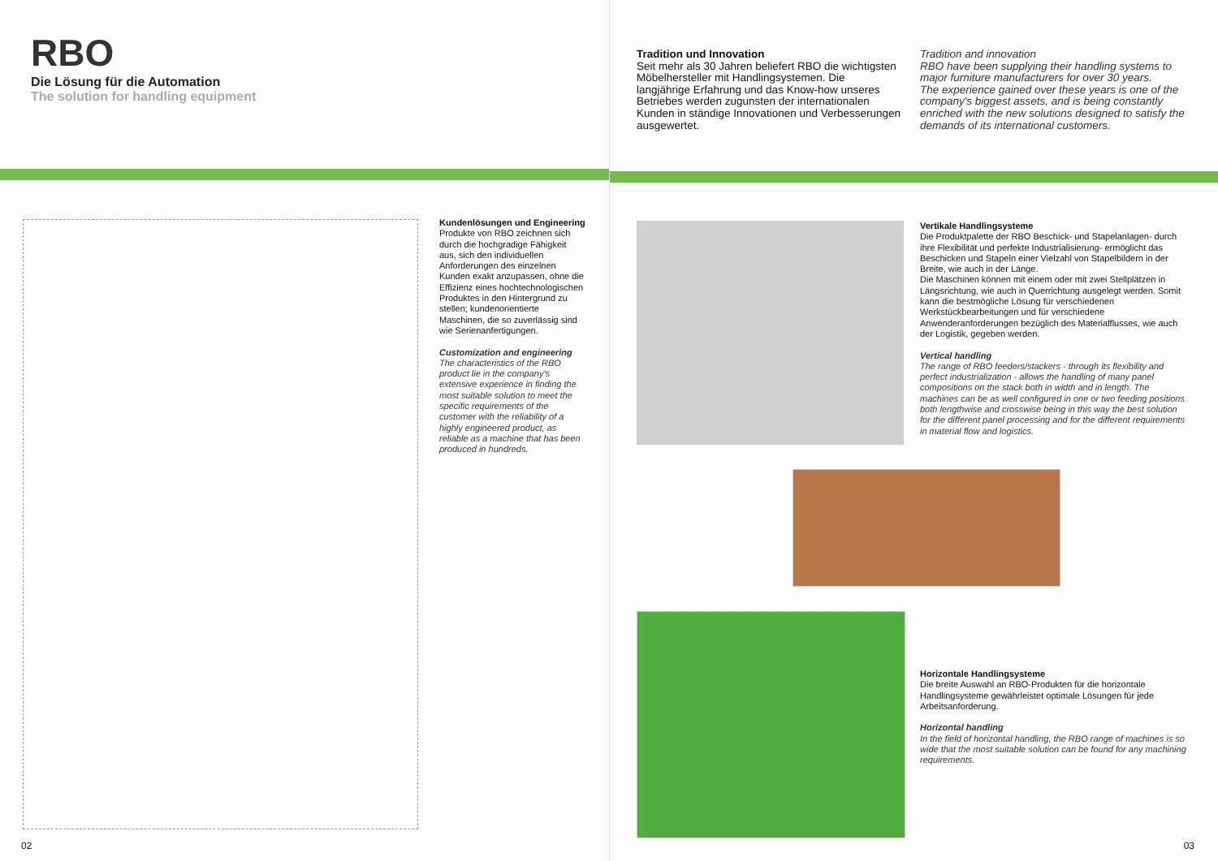RBO
Die Lösung für die Automation
The solution for handling equipment
Kundenlösungen und Engineering
Produkte von RBO zeichnen sich durch die hochgradige Fähigkeit aus, sich den individuellen Anforderungen des einzelnen Kunden exakt anzupassen, ohne die Effizienz eines hochtechnologischen Produktes in den Hintergrund zu stellen; kundenorientierte Maschinen, die so zuverlässig sind wie Serienanfertigungen.
Customization and engineering
The characteristics of the RBO product lie in the company's extensive experience in finding the most suitable solution to meet the specific requirements of the customer with the reliability of a highly engineered product, as reliable as a machine that has been produced in hundreds.
02
Tradition und Innovation
Seit mehr als 30 Jahren beliefert RBO die wichtigsten Möbelhersteller mit Handlingsystemen. Die langjährige Erfahrung und das Know-how unseres Betriebes werden zugunsten der internationalen Kunden in ständige Innovationen und Verbesserungen ausgewertet.
Tradition and innovation
RBO have been supplying their handling systems to major furniture manufacturers for over 30 years.
The experience gained over these years is one of the company's biggest assets, and is being constantly enriched with the new solutions designed to satisfy the demands of its international customers.
Vertikale Handlingsysteme
Die Produktpalette der RBO Beschick- und Stapelanlagen- durch ihre Flexibilität und perfekte Industrialisierung- ermöglicht das Beschicken und Stapeln einer Vielzahl von Stapelbildern in der Breite, wie auch in der Länge.
Die Maschinen können mit einem oder mit zwei Stellplätzen in Längsrichtung, wie auch in Querrichtung ausgelegt werden. Somit kann die bestmögliche Lösung für verschiedenen Werkstückbearbeitungen und für verschiedene Anwenderanforderungen bezüglich des Materialflusses, wie auch der Logistik, gegeben werden.
Vertical handling
The range of RBO feeders/stackers - through its flexibility and perfect industrialization - allows the handling of many panel compositions on the stack both in width and in length. The machines can be as well configured in one or two feeding positions both lengthwise and crosswise being in this way the best solution for the different panel processing and for the different requirements in material flow and logistics.
Horizontale Handlingsysteme
Die breite Auswahl an RBO-Produkten für die horizontale Handlingsysteme gewährleistet optimale Lösungen für jede Arbeitsanforderung.
Horizontal handling
In the field of horizontal handling, the RBO range of machines is so wide that the most suitable solution can be found for any machining requirements.
03